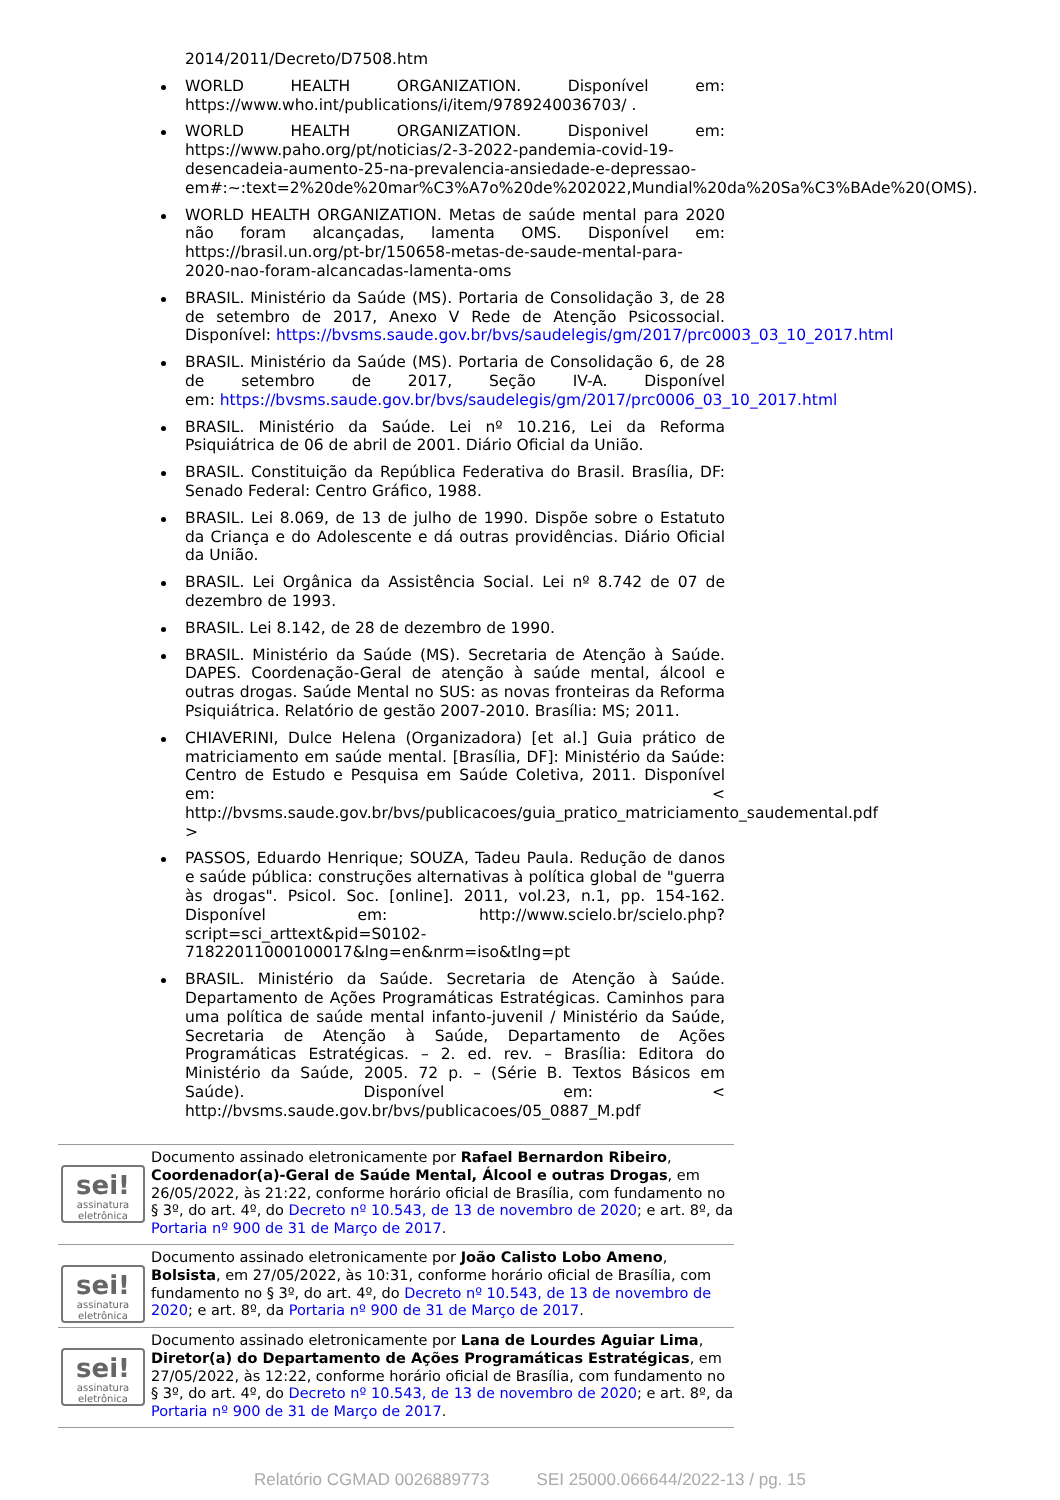2014/2011/Decreto/D7508.htm
WORLD HEALTH ORGANIZATION. Disponível em: https://www.who.int/publications/i/item/9789240036703/ .
WORLD HEALTH ORGANIZATION. Disponivel em: https://www.paho.org/pt/noticias/2-3-2022-pandemia-covid-19-desencadeia-aumento-25-na-prevalencia-ansiedade-e-depressao-em#:~:text=2%20de%20mar%C3%A7o%20de%202022,Mundial%20da%20Sa%C3%BAde%20(OMS).
WORLD HEALTH ORGANIZATION. Metas de saúde mental para 2020 não foram alcançadas, lamenta OMS. Disponível em: https://brasil.un.org/pt-br/150658-metas-de-saude-mental-para-2020-nao-foram-alcancadas-lamenta-oms
BRASIL. Ministério da Saúde (MS). Portaria de Consolidação 3, de 28 de setembro de 2017, Anexo V Rede de Atenção Psicossocial. Disponível: https://bvsms.saude.gov.br/bvs/saudelegis/gm/2017/prc0003_03_10_2017.html
BRASIL. Ministério da Saúde (MS). Portaria de Consolidação 6, de 28 de setembro de 2017, Seção IV-A. Disponível em: https://bvsms.saude.gov.br/bvs/saudelegis/gm/2017/prc0006_03_10_2017.html
BRASIL. Ministério da Saúde. Lei nº 10.216, Lei da Reforma Psiquiátrica de 06 de abril de 2001. Diário Oficial da União.
BRASIL. Constituição da República Federativa do Brasil. Brasília, DF: Senado Federal: Centro Gráfico, 1988.
BRASIL. Lei 8.069, de 13 de julho de 1990. Dispõe sobre o Estatuto da Criança e do Adolescente e dá outras providências. Diário Oficial da União.
BRASIL. Lei Orgânica da Assistência Social. Lei nº 8.742 de 07 de dezembro de 1993.
BRASIL. Lei 8.142, de 28 de dezembro de 1990.
BRASIL. Ministério da Saúde (MS). Secretaria de Atenção à Saúde. DAPES. Coordenação-Geral de atenção à saúde mental, álcool e outras drogas. Saúde Mental no SUS: as novas fronteiras da Reforma Psiquiátrica. Relatório de gestão 2007-2010. Brasília: MS; 2011.
CHIAVERINI, Dulce Helena (Organizadora) [et al.] Guia prático de matriciamento em saúde mental. [Brasília, DF]: Ministério da Saúde: Centro de Estudo e Pesquisa em Saúde Coletiva, 2011. Disponível em: < http://bvsms.saude.gov.br/bvs/publicacoes/guia_pratico_matriciamento_saudemental.pdf >
PASSOS, Eduardo Henrique; SOUZA, Tadeu Paula. Redução de danos e saúde pública: construções alternativas à política global de "guerra às drogas". Psicol. Soc. [online]. 2011, vol.23, n.1, pp. 154-162. Disponível em: http://www.scielo.br/scielo.php?script=sci_arttext&pid=S0102-71822011000100017&lng=en&nrm=iso&tlng=pt
BRASIL. Ministério da Saúde. Secretaria de Atenção à Saúde. Departamento de Ações Programáticas Estratégicas. Caminhos para uma política de saúde mental infanto-juvenil / Ministério da Saúde, Secretaria de Atenção à Saúde, Departamento de Ações Programáticas Estratégicas. – 2. ed. rev. – Brasília: Editora do Ministério da Saúde, 2005. 72 p. – (Série B. Textos Básicos em Saúde). Disponível em: < http://bvsms.saude.gov.br/bvs/publicacoes/05_0887_M.pdf
sei!
assinatura
eletrônica
Documento assinado eletronicamente por Rafael Bernardon Ribeiro, Coordenador(a)-Geral de Saúde Mental, Álcool e outras Drogas, em 26/05/2022, às 21:22, conforme horário oficial de Brasília, com fundamento no § 3º, do art. 4º, do Decreto nº 10.543, de 13 de novembro de 2020; e art. 8º, da Portaria nº 900 de 31 de Março de 2017.
sei!
assinatura
eletrônica
Documento assinado eletronicamente por João Calisto Lobo Ameno, Bolsista, em 27/05/2022, às 10:31, conforme horário oficial de Brasília, com fundamento no § 3º, do art. 4º, do Decreto nº 10.543, de 13 de novembro de 2020; e art. 8º, da Portaria nº 900 de 31 de Março de 2017.
sei!
assinatura
eletrônica
Documento assinado eletronicamente por Lana de Lourdes Aguiar Lima, Diretor(a) do Departamento de Ações Programáticas Estratégicas, em 27/05/2022, às 12:22, conforme horário oficial de Brasília, com fundamento no § 3º, do art. 4º, do Decreto nº 10.543, de 13 de novembro de 2020; e art. 8º, da Portaria nº 900 de 31 de Março de 2017.
Relatório CGMAD 0026889773 SEI 25000.066644/2022-13 / pg. 15